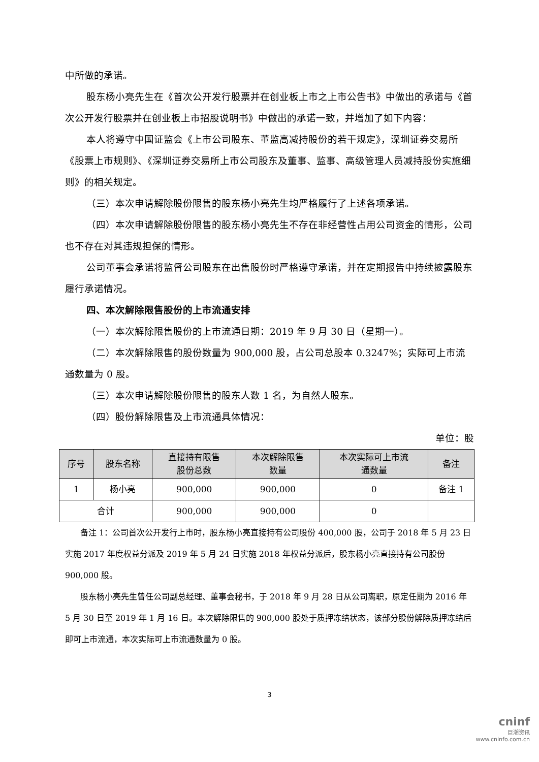中所做的承诺。
股东杨小亮先生在《首次公开发行股票并在创业板上市之上市公告书》中做出的承诺与《首次公开发行股票并在创业板上市招股说明书》中做出的承诺一致，并增加了如下内容：
本人将遵守中国证监会《上市公司股东、董监高减持股份的若干规定》，深圳证券交易所《股票上市规则》、《深圳证券交易所上市公司股东及董事、监事、高级管理人员减持股份实施细则》的相关规定。
（三）本次申请解除股份限售的股东杨小亮先生均严格履行了上述各项承诺。
（四）本次申请解除股份限售的股东杨小亮先生不存在非经营性占用公司资金的情形，公司也不存在对其违规担保的情形。
公司董事会承诺将监督公司股东在出售股份时严格遵守承诺，并在定期报告中持续披露股东履行承诺情况。
四、本次解除限售股份的上市流通安排
（一）本次解除限售股份的上市流通日期：2019 年 9 月 30 日（星期一）。
（二）本次解除限售的股份数量为 900,000 股，占公司总股本 0.3247%；实际可上市流通数量为 0 股。
（三）本次申请解除股份限售的股东人数 1 名，为自然人股东。
（四）股份解除限售及上市流通具体情况：
单位：股
| 序号 | 股东名称 | 直接持有限售 股份总数 | 本次解除限售 数量 | 本次实际可上市流 通数量 | 备注 |
| --- | --- | --- | --- | --- | --- |
| 1 | 杨小亮 | 900,000 | 900,000 | 0 | 备注 1 |
| 合计 | | 900,000 | 900,000 | 0 | |
备注 1：公司首次公开发行上市时，股东杨小亮直接持有公司股份 400,000 股，公司于 2018 年 5 月 23 日实施 2017 年度权益分派及 2019 年 5 月 24 日实施 2018 年权益分派后，股东杨小亮直接持有公司股份 900,000 股。
股东杨小亮先生曾任公司副总经理、董事会秘书，于 2018 年 9 月 28 日从公司离职，原定任期为 2016 年 5 月 30 日至 2019 年 1 月 16 日。本次解除限售的 900,000 股处于质押冻结状态，该部分股份解除质押冻结后即可上市流通，本次实际可上市流通数量为 0 股。
3
cninf
巨潮资讯
www.cninfo.com.cn